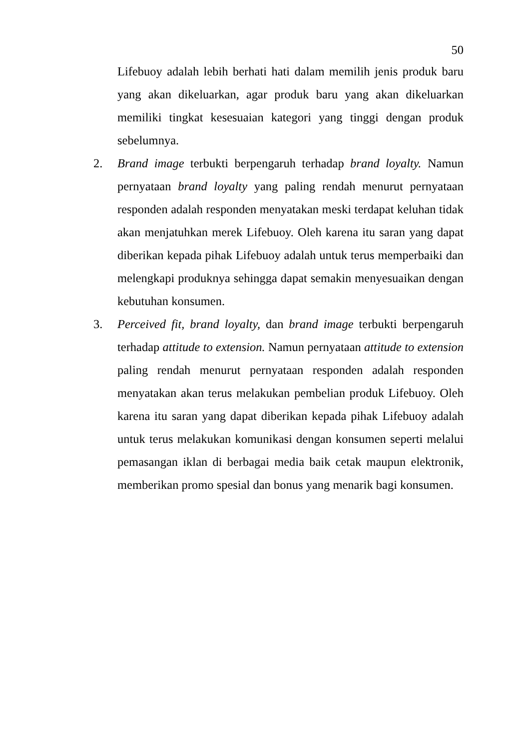50
Lifebuoy adalah lebih berhati hati dalam memilih jenis produk baru yang akan dikeluarkan, agar produk baru yang akan dikeluarkan memiliki tingkat kesesuaian kategori yang tinggi dengan produk sebelumnya.
2. Brand image terbukti berpengaruh terhadap brand loyalty. Namun pernyataan brand loyalty yang paling rendah menurut pernyataan responden adalah responden menyatakan meski terdapat keluhan tidak akan menjatuhkan merek Lifebuoy. Oleh karena itu saran yang dapat diberikan kepada pihak Lifebuoy adalah untuk terus memperbaiki dan melengkapi produknya sehingga dapat semakin menyesuaikan dengan kebutuhan konsumen.
3. Perceived fit, brand loyalty, dan brand image terbukti berpengaruh terhadap attitude to extension. Namun pernyataan attitude to extension paling rendah menurut pernyataan responden adalah responden menyatakan akan terus melakukan pembelian produk Lifebuoy. Oleh karena itu saran yang dapat diberikan kepada pihak Lifebuoy adalah untuk terus melakukan komunikasi dengan konsumen seperti melalui pemasangan iklan di berbagai media baik cetak maupun elektronik, memberikan promo spesial dan bonus yang menarik bagi konsumen.